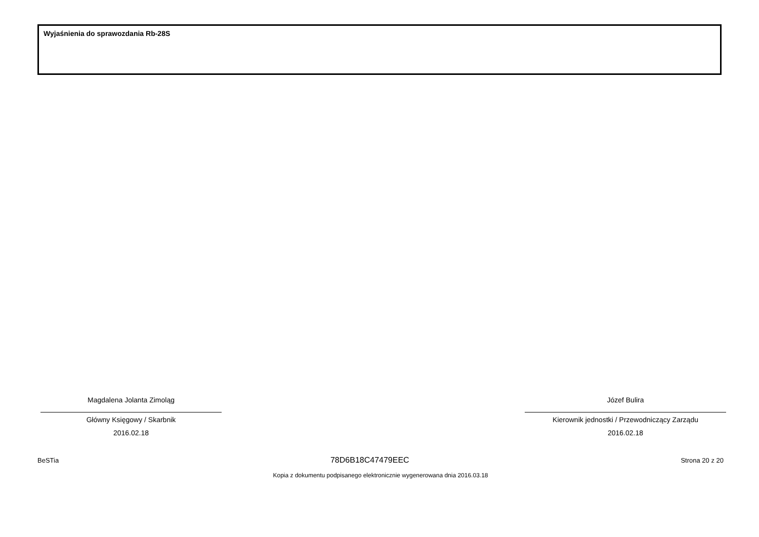Wyjaśnienia do sprawozdania Rb-28S
Magdalena Jolanta Zimoląg
Główny Księgowy / Skarbnik
2016.02.18
Józef Bulira
Kierownik jednostki / Przewodniczący Zarządu
2016.02.18
BeSTia 78D6B18C47479EEC Strona 20 z 20
Kopia z dokumentu podpisanego elektronicznie wygenerowana dnia 2016.03.18